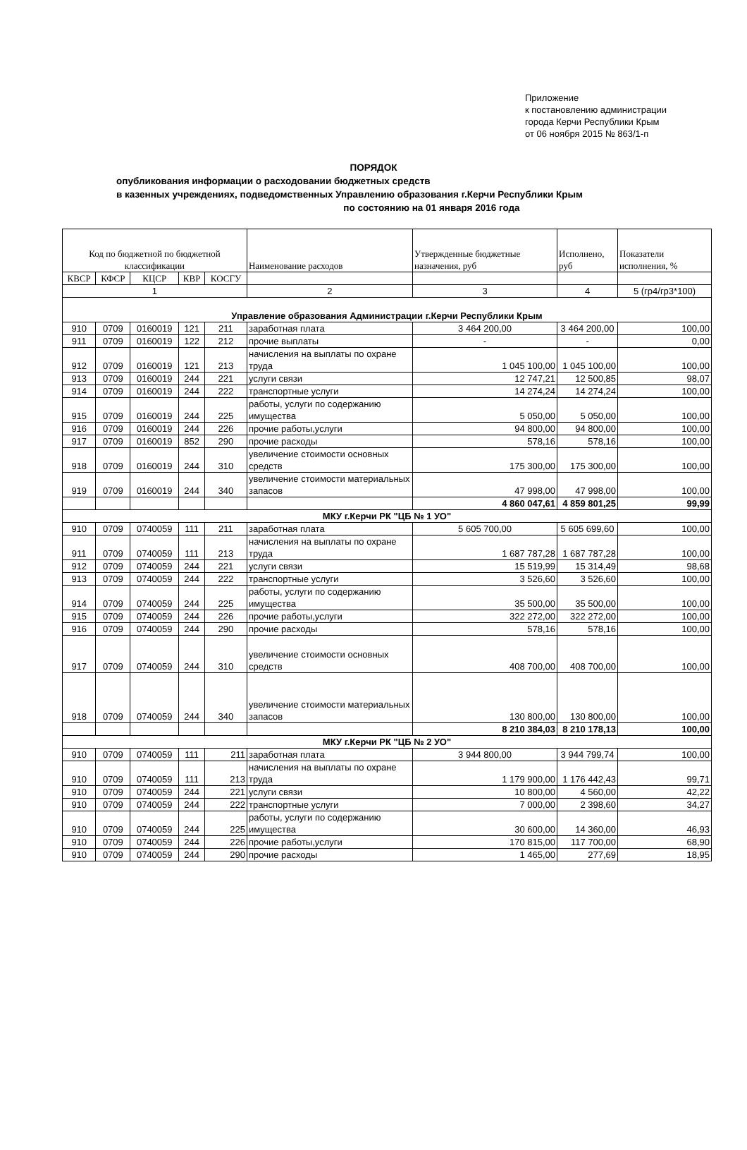Приложение
к постановлению администрации
города Керчи Республики Крым
от 06 ноября 2015 № 863/1-п
ПОРЯДОК
опубликования информации о расходовании бюджетных средств
в казенных учреждениях, подведомственных Управлению образования г.Керчи Республики Крым
по состоянию на 01 января 2016 года
| Код по бюджетной по бюджетной классификации | | | | | Наименование расходов | Утвержденные бюджетные назначения, руб | Исполнено, руб | Показатели исполнения, % |
| --- | --- | --- | --- | --- | --- | --- | --- | --- |
| КВСР | КФСР | КЦСР | КВР | КОСГУ | | | | |
| 1 | | | | | 2 | 3 | 4 | 5 (гр4/гр3*100) |
| Управление образования Администрации г.Керчи Республики Крым | | | | | | | | |
| 910 | 0709 | 0160019 | 121 | 211 | заработная плата | 3 464 200,00 | 3 464 200,00 | 100,00 |
| 911 | 0709 | 0160019 | 122 | 212 | прочие выплаты | - | - | 0,00 |
| 912 | 0709 | 0160019 | 121 | 213 | начисления на выплаты по охране труда | 1 045 100,00 | 1 045 100,00 | 100,00 |
| 913 | 0709 | 0160019 | 244 | 221 | услуги связи | 12 747,21 | 12 500,85 | 98,07 |
| 914 | 0709 | 0160019 | 244 | 222 | транспортные услуги | 14 274,24 | 14 274,24 | 100,00 |
| 915 | 0709 | 0160019 | 244 | 225 | работы, услуги по содержанию имущества | 5 050,00 | 5 050,00 | 100,00 |
| 916 | 0709 | 0160019 | 244 | 226 | прочие работы,услуги | 94 800,00 | 94 800,00 | 100,00 |
| 917 | 0709 | 0160019 | 852 | 290 | прочие расходы | 578,16 | 578,16 | 100,00 |
| 918 | 0709 | 0160019 | 244 | 310 | увеличение стоимости основных средств | 175 300,00 | 175 300,00 | 100,00 |
| 919 | 0709 | 0160019 | 244 | 340 | увеличение стоимости материальных запасов | 47 998,00 | 47 998,00 | 100,00 |
| | | | | | | 4 860 047,61 | 4 859 801,25 | 99,99 |
| МКУ г.Керчи РК "ЦБ № 1 УО" | | | | | | | | |
| 910 | 0709 | 0740059 | 111 | 211 | заработная плата | 5 605 700,00 | 5 605 699,60 | 100,00 |
| 911 | 0709 | 0740059 | 111 | 213 | начисления на выплаты по охране труда | 1 687 787,28 | 1 687 787,28 | 100,00 |
| 912 | 0709 | 0740059 | 244 | 221 | услуги связи | 15 519,99 | 15 314,49 | 98,68 |
| 913 | 0709 | 0740059 | 244 | 222 | транспортные услуги | 3 526,60 | 3 526,60 | 100,00 |
| 914 | 0709 | 0740059 | 244 | 225 | работы, услуги по содержанию имущества | 35 500,00 | 35 500,00 | 100,00 |
| 915 | 0709 | 0740059 | 244 | 226 | прочие работы,услуги | 322 272,00 | 322 272,00 | 100,00 |
| 916 | 0709 | 0740059 | 244 | 290 | прочие расходы | 578,16 | 578,16 | 100,00 |
| 917 | 0709 | 0740059 | 244 | 310 | увеличение стоимости основных средств | 408 700,00 | 408 700,00 | 100,00 |
| 918 | 0709 | 0740059 | 244 | 340 | увеличение стоимости материальных запасов | 130 800,00 | 130 800,00 | 100,00 |
| | | | | | | 8 210 384,03 | 8 210 178,13 | 100,00 |
| МКУ г.Керчи РК "ЦБ № 2 УО" | | | | | | | | |
| 910 | 0709 | 0740059 | 111 | 211 | заработная плата | 3 944 800,00 | 3 944 799,74 | 100,00 |
| 910 | 0709 | 0740059 | 111 | 213 | начисления на выплаты по охране труда | 1 179 900,00 | 1 176 442,43 | 99,71 |
| 910 | 0709 | 0740059 | 244 | 221 | услуги связи | 10 800,00 | 4 560,00 | 42,22 |
| 910 | 0709 | 0740059 | 244 | 222 | транспортные услуги | 7 000,00 | 2 398,60 | 34,27 |
| 910 | 0709 | 0740059 | 244 | 225 | работы, услуги по содержанию имущества | 30 600,00 | 14 360,00 | 46,93 |
| 910 | 0709 | 0740059 | 244 | 226 | прочие работы,услуги | 170 815,00 | 117 700,00 | 68,90 |
| 910 | 0709 | 0740059 | 244 | 290 | прочие расходы | 1 465,00 | 277,69 | 18,95 |